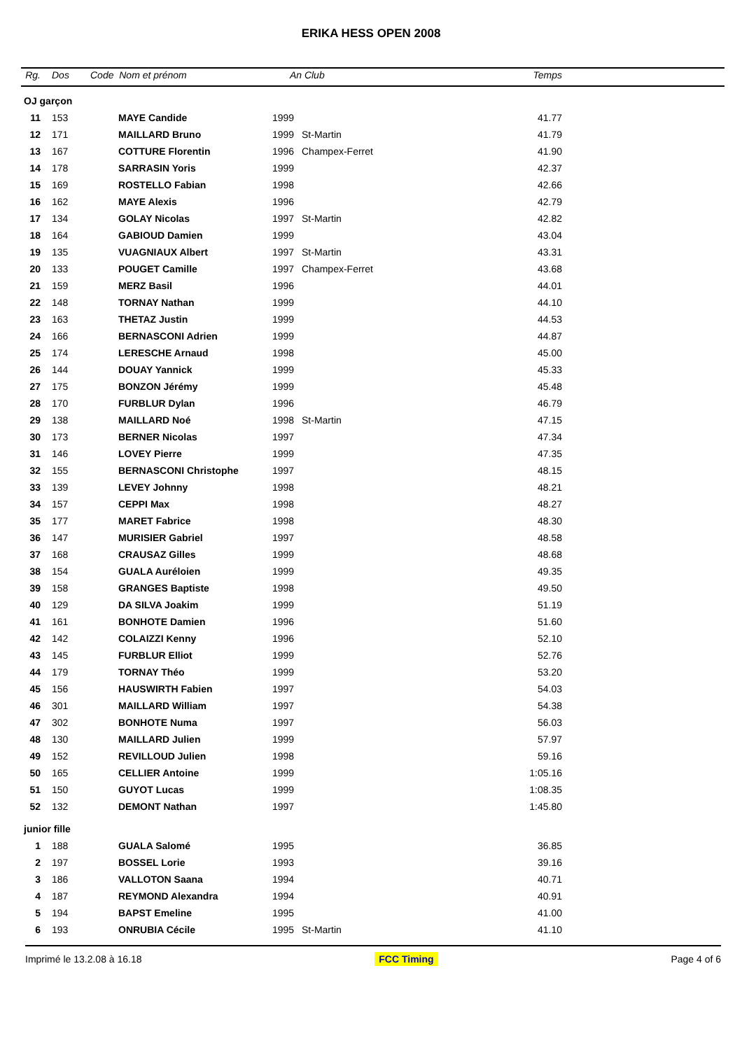ERIKA HESS OPEN 2008
| Rg. | Dos | Code Nom et prénom | | An | Club | Temps | |
| --- | --- | --- | --- | --- | --- | --- | --- |
| OJ garçon | | | | | | | |
| 11 | 153 | | MAYE Candide | 1999 | | 41.77 | |
| 12 | 171 | | MAILLARD Bruno | 1999 | St-Martin | 41.79 | |
| 13 | 167 | | COTTURE Florentin | 1996 | Champex-Ferret | 41.90 | |
| 14 | 178 | | SARRASIN Yoris | 1999 | | 42.37 | |
| 15 | 169 | | ROSTELLO Fabian | 1998 | | 42.66 | |
| 16 | 162 | | MAYE Alexis | 1996 | | 42.79 | |
| 17 | 134 | | GOLAY Nicolas | 1997 | St-Martin | 42.82 | |
| 18 | 164 | | GABIOUD Damien | 1999 | | 43.04 | |
| 19 | 135 | | VUAGNIAUX Albert | 1997 | St-Martin | 43.31 | |
| 20 | 133 | | POUGET Camille | 1997 | Champex-Ferret | 43.68 | |
| 21 | 159 | | MERZ Basil | 1996 | | 44.01 | |
| 22 | 148 | | TORNAY Nathan | 1999 | | 44.10 | |
| 23 | 163 | | THETAZ Justin | 1999 | | 44.53 | |
| 24 | 166 | | BERNASCONI Adrien | 1999 | | 44.87 | |
| 25 | 174 | | LERESCHE Arnaud | 1998 | | 45.00 | |
| 26 | 144 | | DOUAY Yannick | 1999 | | 45.33 | |
| 27 | 175 | | BONZON Jérémy | 1999 | | 45.48 | |
| 28 | 170 | | FURBLUR Dylan | 1996 | | 46.79 | |
| 29 | 138 | | MAILLARD Noé | 1998 | St-Martin | 47.15 | |
| 30 | 173 | | BERNER Nicolas | 1997 | | 47.34 | |
| 31 | 146 | | LOVEY Pierre | 1999 | | 47.35 | |
| 32 | 155 | | BERNASCONI Christophe | 1997 | | 48.15 | |
| 33 | 139 | | LEVEY Johnny | 1998 | | 48.21 | |
| 34 | 157 | | CEPPI Max | 1998 | | 48.27 | |
| 35 | 177 | | MARET Fabrice | 1998 | | 48.30 | |
| 36 | 147 | | MURISIER Gabriel | 1997 | | 48.58 | |
| 37 | 168 | | CRAUSAZ Gilles | 1999 | | 48.68 | |
| 38 | 154 | | GUALA Auréloien | 1999 | | 49.35 | |
| 39 | 158 | | GRANGES Baptiste | 1998 | | 49.50 | |
| 40 | 129 | | DA SILVA Joakim | 1999 | | 51.19 | |
| 41 | 161 | | BONHOTE Damien | 1996 | | 51.60 | |
| 42 | 142 | | COLAIZZI Kenny | 1996 | | 52.10 | |
| 43 | 145 | | FURBLUR Elliot | 1999 | | 52.76 | |
| 44 | 179 | | TORNAY Théo | 1999 | | 53.20 | |
| 45 | 156 | | HAUSWIRTH Fabien | 1997 | | 54.03 | |
| 46 | 301 | | MAILLARD William | 1997 | | 54.38 | |
| 47 | 302 | | BONHOTE Numa | 1997 | | 56.03 | |
| 48 | 130 | | MAILLARD Julien | 1999 | | 57.97 | |
| 49 | 152 | | REVILLOUD Julien | 1998 | | 59.16 | |
| 50 | 165 | | CELLIER Antoine | 1999 | | 1:05.16 | |
| 51 | 150 | | GUYOT Lucas | 1999 | | 1:08.35 | |
| 52 | 132 | | DEMONT Nathan | 1997 | | 1:45.80 | |
| junior fille | | | | | | | |
| 1 | 188 | | GUALA Salomé | 1995 | | 36.85 | |
| 2 | 197 | | BOSSEL Lorie | 1993 | | 39.16 | |
| 3 | 186 | | VALLOTON Saana | 1994 | | 40.71 | |
| 4 | 187 | | REYMOND Alexandra | 1994 | | 40.91 | |
| 5 | 194 | | BAPST Emeline | 1995 | | 41.00 | |
| 6 | 193 | | ONRUBIA Cécile | 1995 | St-Martin | 41.10 | |
Imprimé le 13.2.08 à 16.18 FCC Timing Page 4 of 6